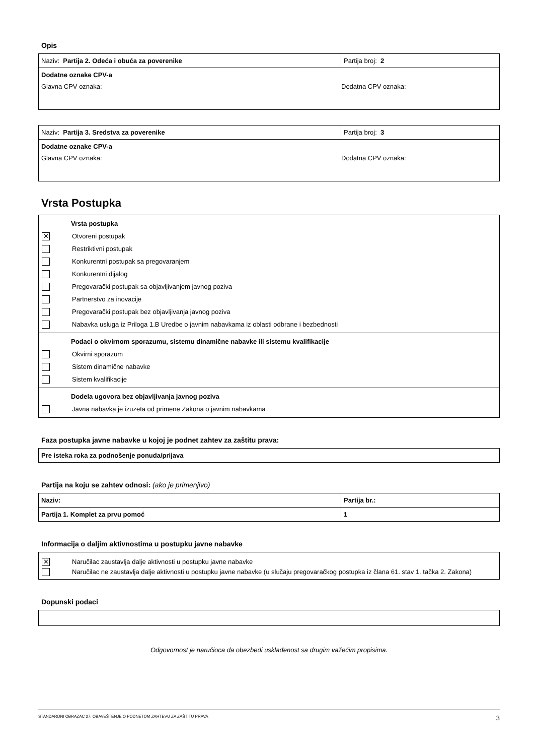Opis
| Naziv: Partija 2. Odeća i obuća za poverenike | Partija broj: 2 |
| Dodatne oznake CPV-a Glavna CPV oznaka: Dodatna CPV oznaka: | |
| Naziv: Partija 3. Sredstva za poverenike | Partija broj: 3 |
| Dodatne oznake CPV-a Glavna CPV oznaka: Dodatna CPV oznaka: | |
Vrsta Postupka
Vrsta postupka
✕ Otvoreni postupak
Restriktivni postupak
Konkurentni postupak sa pregovaranjem
Konkurentni dijalog
Pregovarački postupak sa objavljivanjem javnog poziva
Partnerstvo za inovacije
Pregovarački postupak bez objavljivanja javnog poziva
Nabavka usluga iz Priloga 1.B Uredbe o javnim nabavkama iz oblasti odbrane i bezbednosti
Podaci o okvirnom sporazumu, sistemu dinamične nabavke ili sistemu kvalifikacije
Okvirni sporazum
Sistem dinamične nabavke
Sistem kvalifikacije
Dodela ugovora bez objavljivanja javnog poziva
Javna nabavka je izuzeta od primene Zakona o javnim nabavkama
Faza postupka javne nabavke u kojoj je podnet zahtev za zaštitu prava:
| Pre isteka roka za podnošenje ponuda/prijava |
Partija na koju se zahtev odnosi: (ako je primenjivo)
| Naziv: | Partija br.: |
| Partija 1. Komplet za prvu pomoć | 1 |
Informacija o daljim aktivnostima u postupku javne nabavke
✕ Naručilac zaustavlja dalje aktivnosti u postupku javne nabavke
Naručilac ne zaustavlja dalje aktivnosti u postupku javne nabavke (u slučaju pregovaračkog postupka iz člana 61. stav 1. tačka 2. Zakona)
Dopunski podaci
Odgovornost je naručioca da obezbedi usklađenost sa drugim važećim propisima.
STANDARDNI OBRAZAC 27: OBAVEŠTENJE O PODNETOM ZAHTEVU ZA ZAŠTITU PRAVA 3